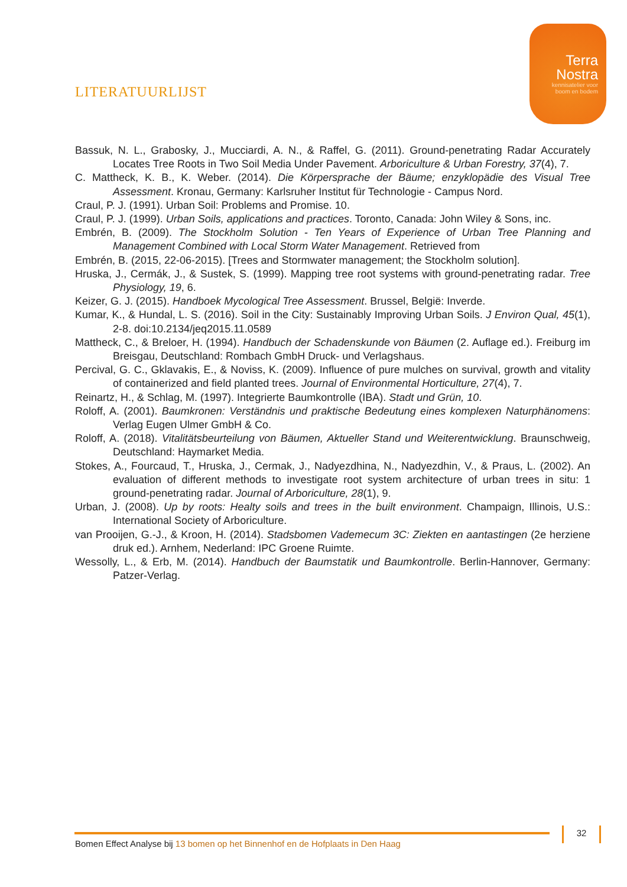Terra
Nostra
kennisatelier voor
boom en bodem
LITERATUURLIJST
Bassuk, N. L., Grabosky, J., Mucciardi, A. N., & Raffel, G. (2011). Ground-penetrating Radar Accurately Locates Tree Roots in Two Soil Media Under Pavement. Arboriculture & Urban Forestry, 37(4), 7.
C. Mattheck, K. B., K. Weber. (2014). Die Körpersprache der Bäume; enzyklopädie des Visual Tree Assessment. Kronau, Germany: Karlsruher Institut für Technologie - Campus Nord.
Craul, P. J. (1991). Urban Soil: Problems and Promise. 10.
Craul, P. J. (1999). Urban Soils, applications and practices. Toronto, Canada: John Wiley & Sons, inc.
Embrén, B. (2009). The Stockholm Solution - Ten Years of Experience of Urban Tree Planning and Management Combined with Local Storm Water Management. Retrieved from
Embrén, B. (2015, 22-06-2015). [Trees and Stormwater management; the Stockholm solution].
Hruska, J., Cermák, J., & Sustek, S. (1999). Mapping tree root systems with ground-penetrating radar. Tree Physiology, 19, 6.
Keizer, G. J. (2015). Handboek Mycological Tree Assessment. Brussel, België: Inverde.
Kumar, K., & Hundal, L. S. (2016). Soil in the City: Sustainably Improving Urban Soils. J Environ Qual, 45(1), 2-8. doi:10.2134/jeq2015.11.0589
Mattheck, C., & Breloer, H. (1994). Handbuch der Schadenskunde von Bäumen (2. Auflage ed.). Freiburg im Breisgau, Deutschland: Rombach GmbH Druck- und Verlagshaus.
Percival, G. C., Gklavakis, E., & Noviss, K. (2009). Influence of pure mulches on survival, growth and vitality of containerized and field planted trees. Journal of Environmental Horticulture, 27(4), 7.
Reinartz, H., & Schlag, M. (1997). Integrierte Baumkontrolle (IBA). Stadt und Grün, 10.
Roloff, A. (2001). Baumkronen: Verständnis und praktische Bedeutung eines komplexen Naturphänomens: Verlag Eugen Ulmer GmbH & Co.
Roloff, A. (2018). Vitalitätsbeurteilung von Bäumen, Aktueller Stand und Weiterentwicklung. Braunschweig, Deutschland: Haymarket Media.
Stokes, A., Fourcaud, T., Hruska, J., Cermak, J., Nadyezdhina, N., Nadyezdhin, V., & Praus, L. (2002). An evaluation of different methods to investigate root system architecture of urban trees in situ: 1 ground-penetrating radar. Journal of Arboriculture, 28(1), 9.
Urban, J. (2008). Up by roots: Healty soils and trees in the built environment. Champaign, Illinois, U.S.: International Society of Arboriculture.
van Prooijen, G.-J., & Kroon, H. (2014). Stadsbomen Vademecum 3C: Ziekten en aantastingen (2e herziene druk ed.). Arnhem, Nederland: IPC Groene Ruimte.
Wessolly, L., & Erb, M. (2014). Handbuch der Baumstatik und Baumkontrolle. Berlin-Hannover, Germany: Patzer-Verlag.
Bomen Effect Analyse bij 13 bomen op het Binnenhof en de Hofplaats in Den Haag
32